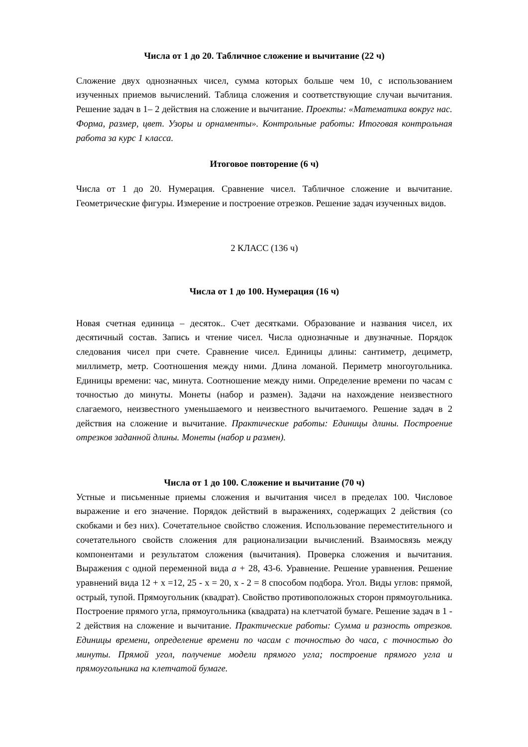Числа от 1 до 20. Табличное сложение и вычитание (22 ч)
Сложение двух однозначных чисел, сумма которых больше чем 10, с использованием изученных приемов вычислений. Таблица сложения и соответствующие случаи вычитания. Решение задач в 1– 2 действия на сложение и вычитание. Проекты: «Математика вокруг нас. Форма, размер, цвет. Узоры и орнаменты». Контрольные работы: Итоговая контрольная работа за курс 1 класса.
Итоговое повторение (6 ч)
Числа от 1 до 20. Нумерация. Сравнение чисел. Табличное сложение и вычитание. Геометрические фигуры. Измерение и построение отрезков. Решение задач изученных видов.
2 КЛАСС (136 ч)
Числа от 1 до 100. Нумерация (16 ч)
Новая счетная единица – десяток.. Счет десятками. Образование и названия чисел, их десятичный состав. Запись и чтение чисел. Числа однозначные и двузначные. Порядок следования чисел при счете. Сравнение чисел. Единицы длины: сантиметр, дециметр, миллиметр, метр. Соотношения между ними. Длина ломаной. Периметр многоугольника. Единицы времени: час, минута. Соотношение между ними. Определение времени по часам с точностью до минуты. Монеты (набор и размен). Задачи на нахождение неизвестного слагаемого, неизвестного уменьшаемого и неизвестного вычитаемого. Решение задач в 2 действия на сложение и вычитание. Практические работы: Единицы длины. Построение отрезков заданной длины. Монеты (набор и размен).
Числа от 1 до 100. Сложение и вычитание (70 ч)
Устные и письменные приемы сложения и вычитания чисел в пределах 100. Числовое выражение и его значение. Порядок действий в выражениях, содержащих 2 действия (со скобками и без них). Сочетательное свойство сложения. Использование переместительного и сочетательного свойств сложения для рационализации вычислений. Взаимосвязь между компонентами и результатом сложения (вычитания). Проверка сложения и вычитания. Выражения с одной переменной вида а + 28, 43-6. Уравнение. Решение уравнения. Решение уравнений вида 12 + х =12, 25 - х = 20, х - 2 = 8 способом подбора. Угол. Виды углов: прямой, острый, тупой. Прямоугольник (квадрат). Свойство противоположных сторон прямоугольника. Построение прямого угла, прямоугольника (квадрата) на клетчатой бумаге. Решение задач в 1 - 2 действия на сложение и вычитание. Практические работы: Сумма и разность отрезков. Единицы времени, определение времени по часам с точностью до часа, с точностью до минуты. Прямой угол, получение модели прямого угла; построение прямого угла и прямоугольника на клетчатой бумаге.